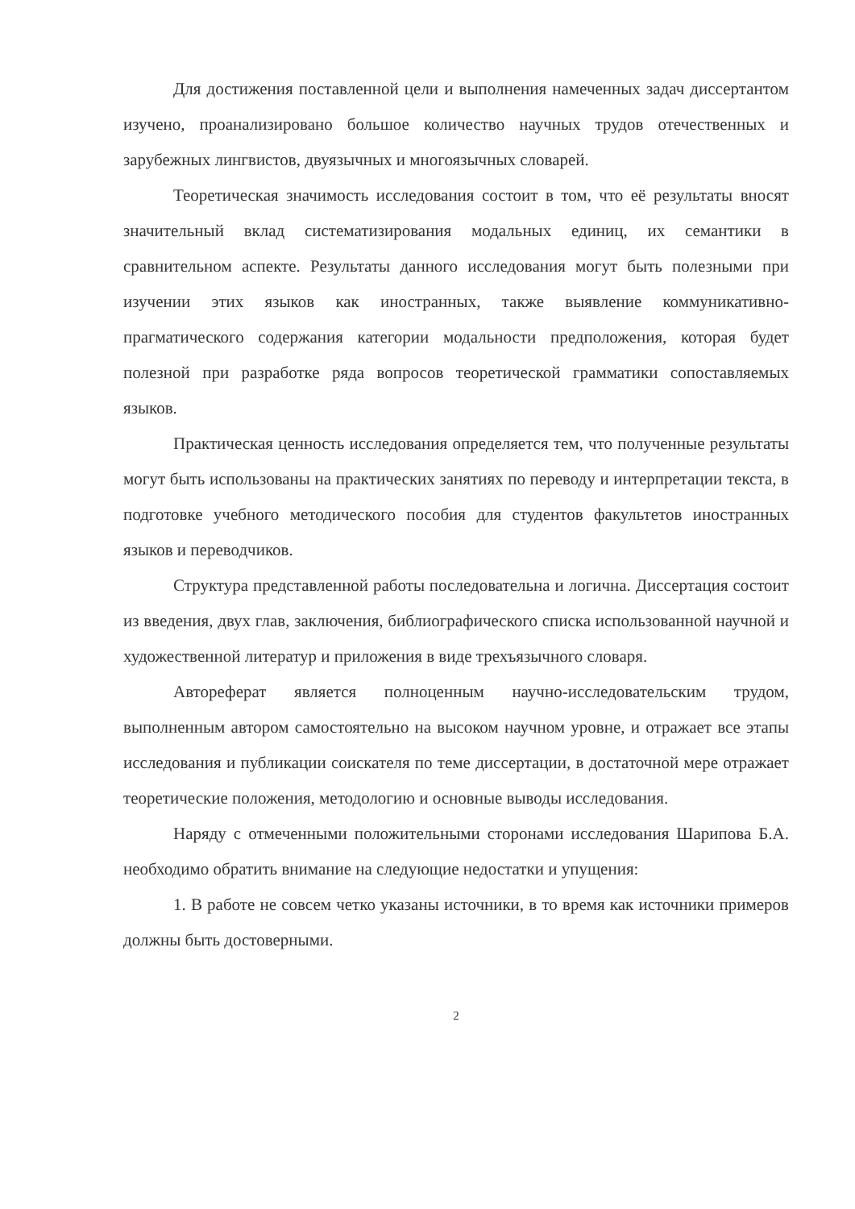Для достижения поставленной цели и выполнения намеченных задач диссертантом изучено, проанализировано большое количество научных трудов отечественных и зарубежных лингвистов, двуязычных и многоязычных словарей.
Теоретическая значимость исследования состоит в том, что её результаты вносят значительный вклад систематизирования модальных единиц, их семантики в сравнительном аспекте. Результаты данного исследования могут быть полезными при изучении этих языков как иностранных, также выявление коммуникативно-прагматического содержания категории модальности предположения, которая будет полезной при разработке ряда вопросов теоретической грамматики сопоставляемых языков.
Практическая ценность исследования определяется тем, что полученные результаты могут быть использованы на практических занятиях по переводу и интерпретации текста, в подготовке учебного методического пособия для студентов факультетов иностранных языков и переводчиков.
Структура представленной работы последовательна и логична. Диссертация состоит из введения, двух глав, заключения, библиографического списка использованной научной и художественной литератур и приложения в виде трехъязычного словаря.
Автореферат является полноценным научно-исследовательским трудом, выполненным автором самостоятельно на высоком научном уровне, и отражает все этапы исследования и публикации соискателя по теме диссертации, в достаточной мере отражает теоретические положения, методологию и основные выводы исследования.
Наряду с отмеченными положительными сторонами исследования Шарипова Б.А. необходимо обратить внимание на следующие недостатки и упущения:
1. В работе не совсем четко указаны источники, в то время как источники примеров должны быть достоверными.
2